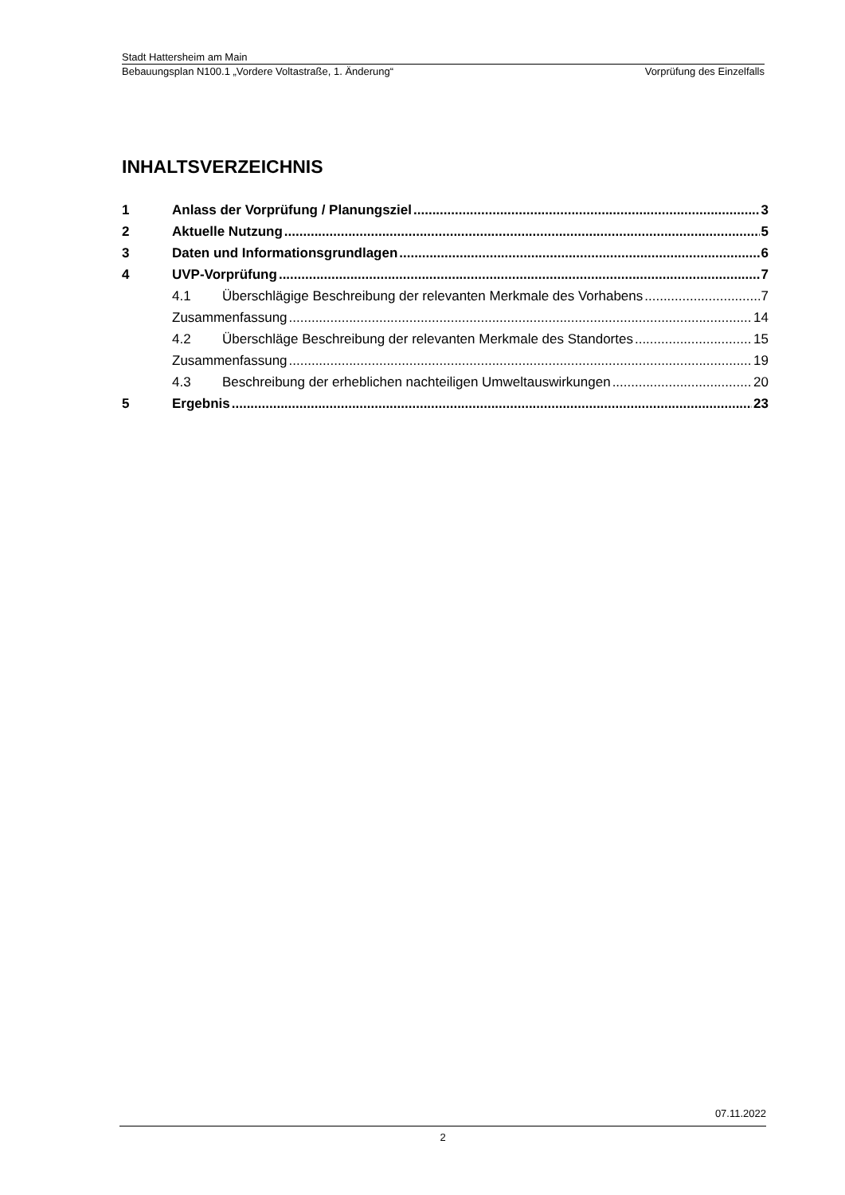Stadt Hattersheim am Main
Bebauungsplan N100.1 „Vordere Voltastraße, 1. Änderung“Vorprüfung des Einzelfalls
INHALTSVERZEICHNIS
1 Anlass der Vorprüfung / Planungsziel 3
2 Aktuelle Nutzung 5
3 Daten und Informationsgrundlagen 6
4 UVP-Vorprüfung 7
4.1 Überschlägige Beschreibung der relevanten Merkmale des Vorhabens 7
Zusammenfassung 14
4.2 Überschläge Beschreibung der relevanten Merkmale des Standortes 15
Zusammenfassung 19
4.3 Beschreibung der erheblichen nachteiligen Umweltauswirkungen 20
5 Ergebnis 23
07.11.2022
2